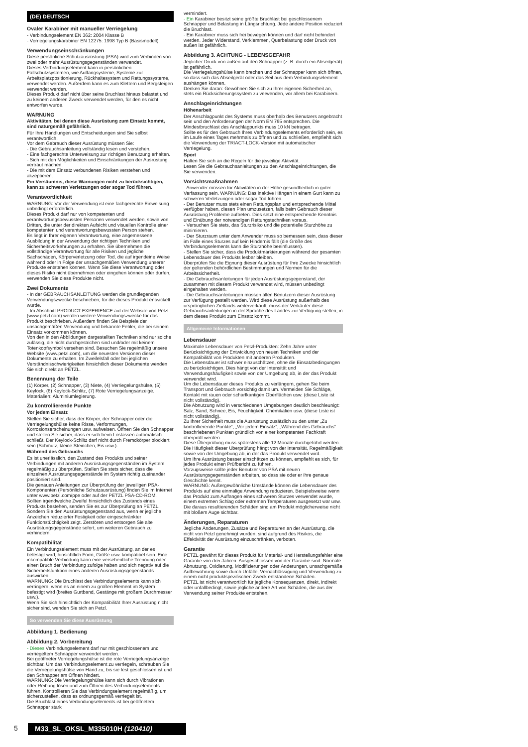(DE) DEUTSCH
Ovaler Karabiner mit manueller Verriegelung
- Verbindungselement EN 362: 2004 Klasse B
- Verriegelungskarabiner EN 12275: 1998 Typ B (Basismodell).
Verwendungseinschränkungen
Diese persönliche Schutzausrüstung (PSA) wird zum Verbinden von zwei oder mehr Ausrüstungsgegenständen verwendet.
Dieses Verbindungselement kann in persönlichen Fallschutzsystemen, wie Auffangsysteme, Systeme zur Arbeitsplatzpositionierung, Rückhaltesystem und Rettungssysteme, verwendet werden. Außerdem kann es zum Klettern und Bergsteigen verwendet werden.
Dieses Produkt darf nicht über seine Bruchlast hinaus belastet und zu keinem anderen Zweck verwendet werden, für den es nicht entworfen wurde.
WARNUNG
Aktivitäten, bei denen diese Ausrüstung zum Einsatz kommt, sind naturgemäß gefährlich.
Für Ihre Handlungen und Entscheidungen sind Sie selbst verantwortlich.
Vor dem Gebrauch dieser Ausrüstung müssen Sie:
- Die Gebrauchsanleitung vollständig lesen und verstehen.
- Eine fachgerechte Unterweisung zur richtigen Benutzung erhalten.
- Sich mit den Möglichkeiten und Einschränkungen der Ausrüstung vertraut machen.
- Die mit dem Einsatz verbundenen Risiken verstehen und akzeptieren.
Ein Versäumnis, diese Warnungen nicht zu berücksichtigen, kann zu schweren Verletzungen oder sogar Tod führen.
Verantwortlichkeit
WARNUNG: Vor der Verwendung ist eine fachgerechte Einweisung unbedingt erforderlich.
Dieses Produkt darf nur von kompetenten und verantwortungsbewussten Personen verwendet werden, sowie von Dritten, die unter der direkten Aufsicht und visuellen Kontrolle einer kompetenten und verantwortungsbewussten Person stehen.
Es liegt in Ihrer eigenen Verantwortung, eine angemessene Ausbildung in der Anwendung der richtigen Techniken und Sicherheitsvorkehrungen zu erhalten. Sie übernehmen die vollständige Verantwortung für alle Risiken und jegliche Sachschäden, Körperverletzung oder Tod, die auf irgendeine Weise während oder in Folge der unsachgemäßen Verwendung unserer Produkte entstehen können. Wenn Sie diese Verantwortung oder dieses Risiko nicht übernehmen oder eingehen können oder dürfen, verwenden Sie diese Produkte nicht.
Zwei Dokumente
- In der GEBRAUCHSANLEITUNG werden die grundlegenden Verwendungszwecke beschrieben, für die dieses Produkt entwickelt wurde.
- Im Abschnitt PRODUCT EXPERIENCE auf der Website von Petzl (www.petzl.com) werden weitere Verwendungszwecke für das Produkt beschrieben. Außerdem finden Sie Beispiele der unsachgemäßen Verwendung und bekannte Fehler, die bei seinem Einsatz vorkommen können.
Von den in den Abbildungen dargestellten Techniken sind nur solche zulässig, die nicht durchgestrichen sind und/oder mit keinem Totenkopfsymbol versehen sind. Besuchen Sie regelmäßig unsere Website (www.petzl.com), um die neuesten Versionen dieser Dokumente zu erhalten. Im Zweifelsfall oder bei jeglichen Verständnisschwierigkeiten hinsichtlich dieser Dokumente wenden Sie sich direkt an PETZL.
Benennung der Teile
(1) Körper, (2) Schnapper, (3) Niete, (4) Verriegelungshülse, (5) Keylock, (6) Keylock-Schlitz, (7) Rote Verriegelungsanzeige.
Materialien: Aluminiumlegierung.
Zu kontrollierende Punkte
Vor jedem Einsatz
Stellen Sie sicher, dass der Körper, der Schnapper oder die Verriegelungshülse keine Risse, Verformungen, Korrosionserscheinungen usw. aufweisen. Öffnen Sie den Schnapper und stellen Sie sicher, dass er sich beim Loslassen automatisch schließt. Der Keylock-Schlitz darf nicht durch Fremdkörper blockiert sein (Schmutz, kleine Steinchen, Eis usw.).
Während des Gebrauchs
Es ist unerlässlich, den Zustand des Produkts und seiner Verbindungen mit anderen Ausrüstungsgegenständen im System regelmäßig zu überprüfen. Stellen Sie stets sicher, dass die einzelnen Ausrüstungsgegenstände im System richtig zueinander positioniert sind.
Die genauen Anleitungen zur Überprüfung der jeweiligen PSA-Komponenten (Persönliche Schutzausrüstung) finden Sie im Internet unter www.petzl.com/ppe oder auf der PETZL PSA-CD-ROM.
Sollten irgendwelche Zweifel hinsichtlich des Zustands eines Produkts bestehen, senden Sie es zur Überprüfung an PETZL.
Sondern Sie den Ausrüstungsgegenstand aus, wenn er jegliche Anzeichen reduzierter Festigkeit oder eingeschränkter Funktionstüchtigkeit zeigt. Zerstören und entsorgen Sie alte Ausrüstungsgegenstände sofort, um weiteren Gebrauch zu verhindern.
Kompatibilität
Ein Verbindungselement muss mit der Ausrüstung, an der es befestigt wird, hinsichtlich Form, Größe usw. kompatibel sein. Eine inkompatible Verbindung kann eine versehentliche Trennung oder einen Bruch der Verbindung zufolge haben und sich negativ auf die Sicherheitsfunktion eines anderen Ausrüstungsgegenstands auswirken.
WARNUNG: Die Bruchlast des Verbindungselements kann sich verringern, wenn es an einem zu großen Element im System befestigt wird (breites Gurtband, Gestänge mit großem Durchmesser usw.).
Wenn Sie sich hinsichtlich der Kompatibilität Ihrer Ausrüstung nicht sicher sind, wenden Sie sich an Petzl.
So verwenden Sie diese Ausrüstung
Abbildung 1. Bedienung
Abbildung 2. Vorbereitung
- Dieses Verbindungselement darf nur mit geschlossenem und verriegeltem Schnapper verwendet werden.
Bei geöffneter Verriegelungshülse ist die rote Verriegelungsanzeige sichtbar. Um das Verbindungselement zu verriegeln, schrauben Sie die Verriegelungshülse von Hand zu, bis sie fest geschlossen ist und den Schnapper am Öffnen hindert.
WARNUNG: Die Verriegelungshülse kann sich durch Vibrationen oder Reibung lösen und zum Öffnen des Verbindungselements führen. Kontrollieren Sie das Verbindungselement regelmäßig, um sicherzustellen, dass es ordnungsgemäß verriegelt ist.
Die Bruchlast eines Verbindungselements ist bei geöffnetem Schnapper stark
vermindert.
- Ein Karabiner besitzt seine größte Bruchlast bei geschlossenem Schnapper und Belastung in Längsrichtung. Jede andere Position reduziert die Bruchlast.
- Ein Karabiner muss sich frei bewegen können und darf nicht behindert werden. Jeder Widerstand, Verklemmen, Querbelastung oder Druck von außen ist gefährlich.
Abbildung 3. ACHTUNG - LEBENSGEFAHR
Jeglicher Druck von außen auf den Schnapper (z. B. durch ein Abseilgerät) ist gefährlich.
Die Verriegelungshülse kann brechen und der Schnapper kann sich öffnen, so dass sich das Abseilgerät oder das Seil aus dem Verbindungselement aushängen können.
Denken Sie daran: Gewöhnen Sie sich zu Ihrer eigenen Sicherheit an, stets ein Rücksicherungssystem zu verwenden, vor allem bei Karabinern.
Anschlageinrichtungen
Höhenarbeit
Der Anschlagpunkt des Systems muss oberhalb des Benutzers angebracht sein und den Anforderungen der Norm EN 795 entsprechen. Die Mindestbruchlast des Anschlagpunkts muss 10 kN betragen.
Sollte es für den Gebrauch Ihres Verbindungselements erforderlich sein, es im Laufe eines Tages mehrmals zu öffnen und zu schließen, empfiehlt sich die Verwendung der TRIACT-LOCK-Version mit automatischer Verriegelung.
Sport
Halten Sie sich an die Regeln für die jeweilige Aktivität.
Lesen Sie die Gebrauchsanleitungen zu den Anschlageinrichtungen, die Sie verwenden.
Vorsichtsmaßnahmen
- Anwender müssen für Aktivitäten in der Höhe gesundheitlich in guter Verfassung sein. WARNUNG: Das inaktive Hängen in einem Gurt kann zu schweren Verletzungen oder sogar Tod führen.
- Der Benutzer muss stets einen Rettungsplan und entsprechende Mittel verfügbar haben, diesen Plan umzusetzen, falls beim Gebrauch dieser Ausrüstung Probleme auftreten. Dies setzt eine entsprechende Kenntnis und Einübung der notwendigen Rettungstechniken voraus.
- Versuchen Sie stets, das Sturzrisiko und die potentielle Sturzhöhe zu minimieren.
- Der Sturzraum unter dem Anwender muss so bemessen sein, dass dieser im Falle eines Sturzes auf kein Hindernis fällt (die Größe des Verbindungselements kann die Sturzhöhe beeinflussen).
- Stellen Sie sicher, dass die Produktmarkierungen während der gesamten Lebensdauer des Produkts lesbar bleiben.
Überprüfen Sie die Eignung dieser Ausrüstung für Ihre Zwecke hinsichtlich der geltenden behördlichen Bestimmungen und Normen für die Arbeitssicherheit.
- Die Gebrauchsanleitungen für jeden Ausrüstungsgegenstand, der zusammen mit diesem Produkt verwendet wird, müssen unbedingt eingehalten werden.
- Die Gebrauchsanleitungen müssen allen Benutzern dieser Ausrüstung zur Verfügung gestellt werden. Wird diese Ausrüstung außerhalb des ursprünglichen Ziellands weiterverkauft, muss der Verkäufer diese Gebrauchsanleitungen in der Sprache des Landes zur Verfügung stellen, in dem dieses Produkt zum Einsatz kommt.
Allgemeine Informationen
Lebensdauer
Maximale Lebensdauer von Petzl-Produkten: Zehn Jahre unter Berücksichtigung der Entwicklung von neuen Techniken und der Kompatibilität von Produkten mit anderen Produkten.
Die Lebensdauer ist schwer einzuschätzen, ohne die Einsatzbedingungen zu berücksichtigen. Dies hängt von der Intensität und Verwendungshäufigkeit sowie von der Umgebung ab, in der das Produkt verwendet wird.
Um die Lebensdauer dieses Produkts zu verlängern, gehen Sie beim Transport und Gebrauch vorsichtig damit um. Vermeiden Sie Schläge, Kontakt mit rauen oder scharfkantigen Oberflächen usw. (diese Liste ist nicht vollständig).
Die Abnutzung wird in verschiedenen Umgebungen deutlich beschleunigt: Salz, Sand, Schnee, Eis, Feuchtigkeit, Chemikalien usw. (diese Liste ist nicht vollständig).
Zu Ihrer Sicherheit muss die Ausrüstung zusätzlich zu den unter „Zu kontrollierende Punkte“, „Vor jedem Einsatz“, „Während des Gebrauchs“ beschriebenen Punkten gründlich von einer kompetenten Fachkraft überprüft werden.
Diese Überprüfung muss spätestens alle 12 Monate durchgeführt werden. Die Häufigkeit dieser Überprüfung hängt von der Intensität, Regelmäßigkeit sowie von der Umgebung ab, in der das Produkt verwendet wird.
Um Ihre Ausrüstung besser einschätzen zu können, empfiehlt es sich, für jedes Produkt einen Prüfbericht zu führen.
Vorzugsweise sollte jeder Benutzer von PSA mit neuen Ausrüstungsgegenständen arbeiten, so dass sie oder er ihre genaue Geschichte kennt.
WARNUNG: Außergewöhnliche Umstände können die Lebensdauer des Produkts auf eine einmalige Anwendung reduzieren. Beispielsweise wenn das Produkt zum Auffangen eines schweren Sturzes verwendet wurde, einem extremen Schlag oder extremen Temperaturen ausgesetzt war usw. Die daraus resultierenden Schäden sind am Produkt möglicherweise nicht mit bloßem Auge sichtbar.
Änderungen, Reparaturen
Jegliche Änderungen, Zusätze und Reparaturen an der Ausrüstung, die nicht von Petzl genehmigt wurden, sind aufgrund des Risikos, die Effektivität der Ausrüstung einzuschränken, verboten.
Garantie
PETZL gewährt für dieses Produkt für Material- und Herstellungsfehler eine Garantie von drei Jahren. Ausgeschlossen von der Garantie sind: Normale Abnutzung, Oxidierung, Modifizierungen oder Änderungen, unsachgemäße Aufbewahrung sowie durch Unfälle, Vernachlässigung und Verwendung zu einem nicht produktspezifischen Zweck entstandene Schäden.
PETZL ist nicht verantwortlich für jegliche Konsequenzen, direkt, indirekt oder unfallbedingt, sowie jegliche andere Art von Schäden, die aus der Verwendung seiner Produkte entstehen.
5 M33_SL_OKSL_M335010H (120410)